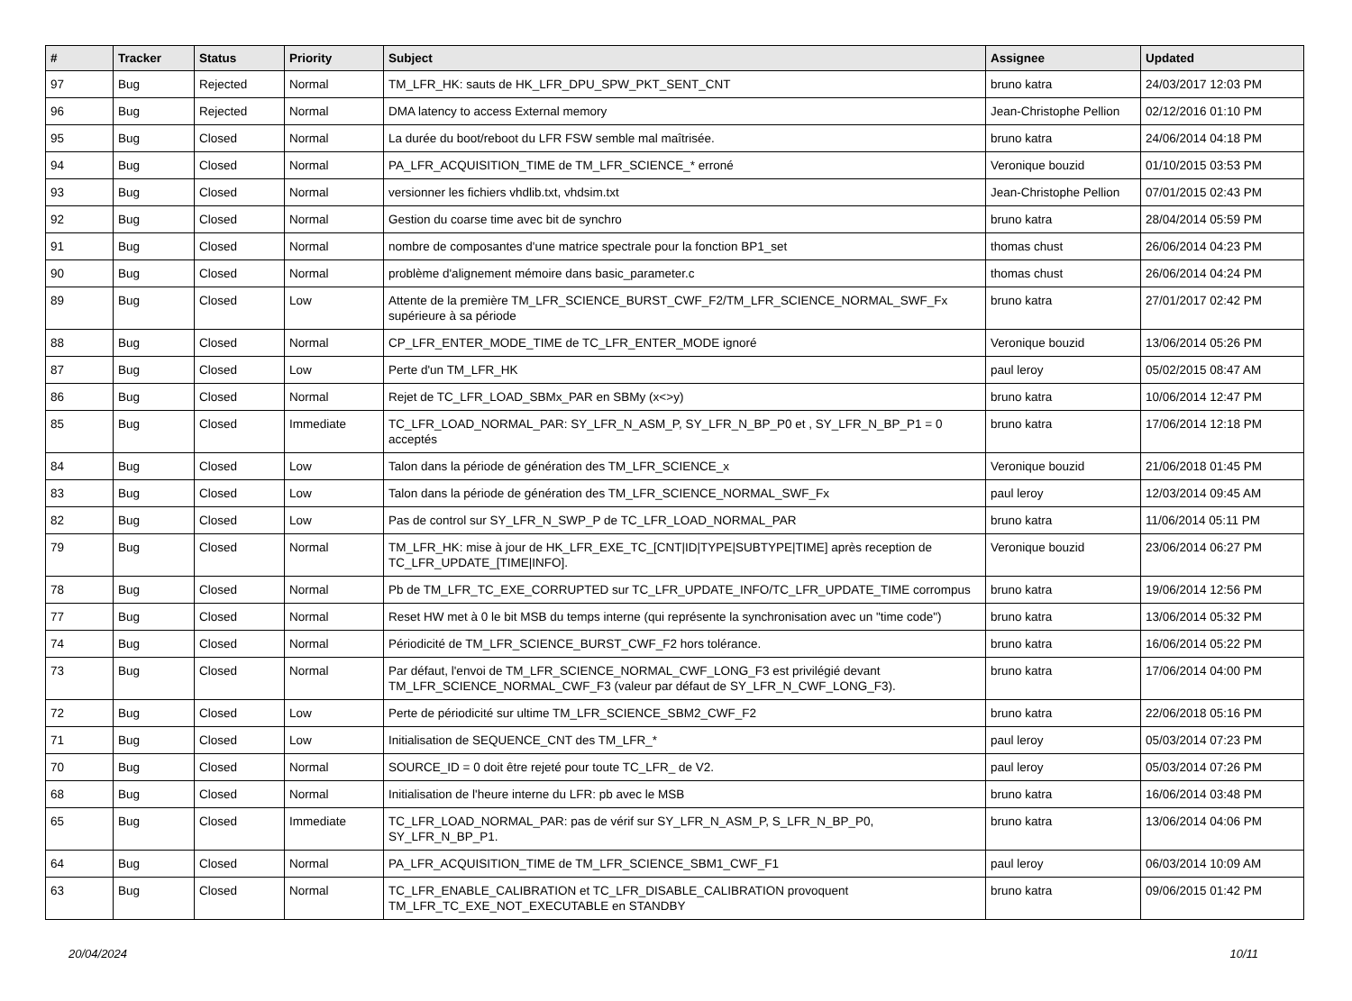| # | Tracker | Status | Priority | Subject | Assignee | Updated |
| --- | --- | --- | --- | --- | --- | --- |
| 97 | Bug | Rejected | Normal | TM_LFR_HK: sauts de HK_LFR_DPU_SPW_PKT_SENT_CNT | bruno katra | 24/03/2017 12:03 PM |
| 96 | Bug | Rejected | Normal | DMA latency to access External memory | Jean-Christophe Pellion | 02/12/2016 01:10 PM |
| 95 | Bug | Closed | Normal | La durée du boot/reboot du LFR FSW semble mal maîtrisée. | bruno katra | 24/06/2014 04:18 PM |
| 94 | Bug | Closed | Normal | PA_LFR_ACQUISITION_TIME de TM_LFR_SCIENCE_* erroné | Veronique bouzid | 01/10/2015 03:53 PM |
| 93 | Bug | Closed | Normal | versionner les fichiers vhdlib.txt, vhdsim.txt | Jean-Christophe Pellion | 07/01/2015 02:43 PM |
| 92 | Bug | Closed | Normal | Gestion du coarse time avec bit de synchro | bruno katra | 28/04/2014 05:59 PM |
| 91 | Bug | Closed | Normal | nombre de composantes d'une matrice spectrale pour la fonction BP1_set | thomas chust | 26/06/2014 04:23 PM |
| 90 | Bug | Closed | Normal | problème d'alignement mémoire dans basic_parameter.c | thomas chust | 26/06/2014 04:24 PM |
| 89 | Bug | Closed | Low | Attente de la première TM_LFR_SCIENCE_BURST_CWF_F2/TM_LFR_SCIENCE_NORMAL_SWF_Fx supérieure à sa période | bruno katra | 27/01/2017 02:42 PM |
| 88 | Bug | Closed | Normal | CP_LFR_ENTER_MODE_TIME de TC_LFR_ENTER_MODE ignoré | Veronique bouzid | 13/06/2014 05:26 PM |
| 87 | Bug | Closed | Low | Perte d'un TM_LFR_HK | paul leroy | 05/02/2015 08:47 AM |
| 86 | Bug | Closed | Normal | Rejet de TC_LFR_LOAD_SBMx_PAR en SBMy (x<>y) | bruno katra | 10/06/2014 12:47 PM |
| 85 | Bug | Closed | Immediate | TC_LFR_LOAD_NORMAL_PAR: SY_LFR_N_ASM_P, SY_LFR_N_BP_P0 et , SY_LFR_N_BP_P1 = 0 acceptés | bruno katra | 17/06/2014 12:18 PM |
| 84 | Bug | Closed | Low | Talon dans la période de génération des TM_LFR_SCIENCE_x | Veronique bouzid | 21/06/2018 01:45 PM |
| 83 | Bug | Closed | Low | Talon dans la période de génération des TM_LFR_SCIENCE_NORMAL_SWF_Fx | paul leroy | 12/03/2014 09:45 AM |
| 82 | Bug | Closed | Low | Pas de control sur SY_LFR_N_SWP_P de TC_LFR_LOAD_NORMAL_PAR | bruno katra | 11/06/2014 05:11 PM |
| 79 | Bug | Closed | Normal | TM_LFR_HK: mise à jour de HK_LFR_EXE_TC_[CNT/ID/TYPE/SUBTYPE/TIME] après reception de TC_LFR_UPDATE_[TIME/INFO]. | Veronique bouzid | 23/06/2014 06:27 PM |
| 78 | Bug | Closed | Normal | Pb de TM_LFR_TC_EXE_CORRUPTED sur TC_LFR_UPDATE_INFO/TC_LFR_UPDATE_TIME corrompus | bruno katra | 19/06/2014 12:56 PM |
| 77 | Bug | Closed | Normal | Reset HW met à 0 le bit MSB du temps interne (qui représente la synchronisation avec un "time code") | bruno katra | 13/06/2014 05:32 PM |
| 74 | Bug | Closed | Normal | Périodicité de TM_LFR_SCIENCE_BURST_CWF_F2 hors tolérance. | bruno katra | 16/06/2014 05:22 PM |
| 73 | Bug | Closed | Normal | Par défaut, l'envoi de TM_LFR_SCIENCE_NORMAL_CWF_LONG_F3 est privilégié devant TM_LFR_SCIENCE_NORMAL_CWF_F3 (valeur par défaut de SY_LFR_N_CWF_LONG_F3). | bruno katra | 17/06/2014 04:00 PM |
| 72 | Bug | Closed | Low | Perte de périodicité sur ultime TM_LFR_SCIENCE_SBM2_CWF_F2 | bruno katra | 22/06/2018 05:16 PM |
| 71 | Bug | Closed | Low | Initialisation de SEQUENCE_CNT des TM_LFR_* | paul leroy | 05/03/2014 07:23 PM |
| 70 | Bug | Closed | Normal | SOURCE_ID = 0 doit être rejeté pour toute TC_LFR_ de V2. | paul leroy | 05/03/2014 07:26 PM |
| 68 | Bug | Closed | Normal | Initialisation de l'heure interne du LFR: pb avec le MSB | bruno katra | 16/06/2014 03:48 PM |
| 65 | Bug | Closed | Immediate | TC_LFR_LOAD_NORMAL_PAR: pas de vérif sur SY_LFR_N_ASM_P, S_LFR_N_BP_P0, SY_LFR_N_BP_P1. | bruno katra | 13/06/2014 04:06 PM |
| 64 | Bug | Closed | Normal | PA_LFR_ACQUISITION_TIME de TM_LFR_SCIENCE_SBM1_CWF_F1 | paul leroy | 06/03/2014 10:09 AM |
| 63 | Bug | Closed | Normal | TC_LFR_ENABLE_CALIBRATION et TC_LFR_DISABLE_CALIBRATION provoquent TM_LFR_TC_EXE_NOT_EXECUTABLE en STANDBY | bruno katra | 09/06/2015 01:42 PM |
20/04/2024 10/11